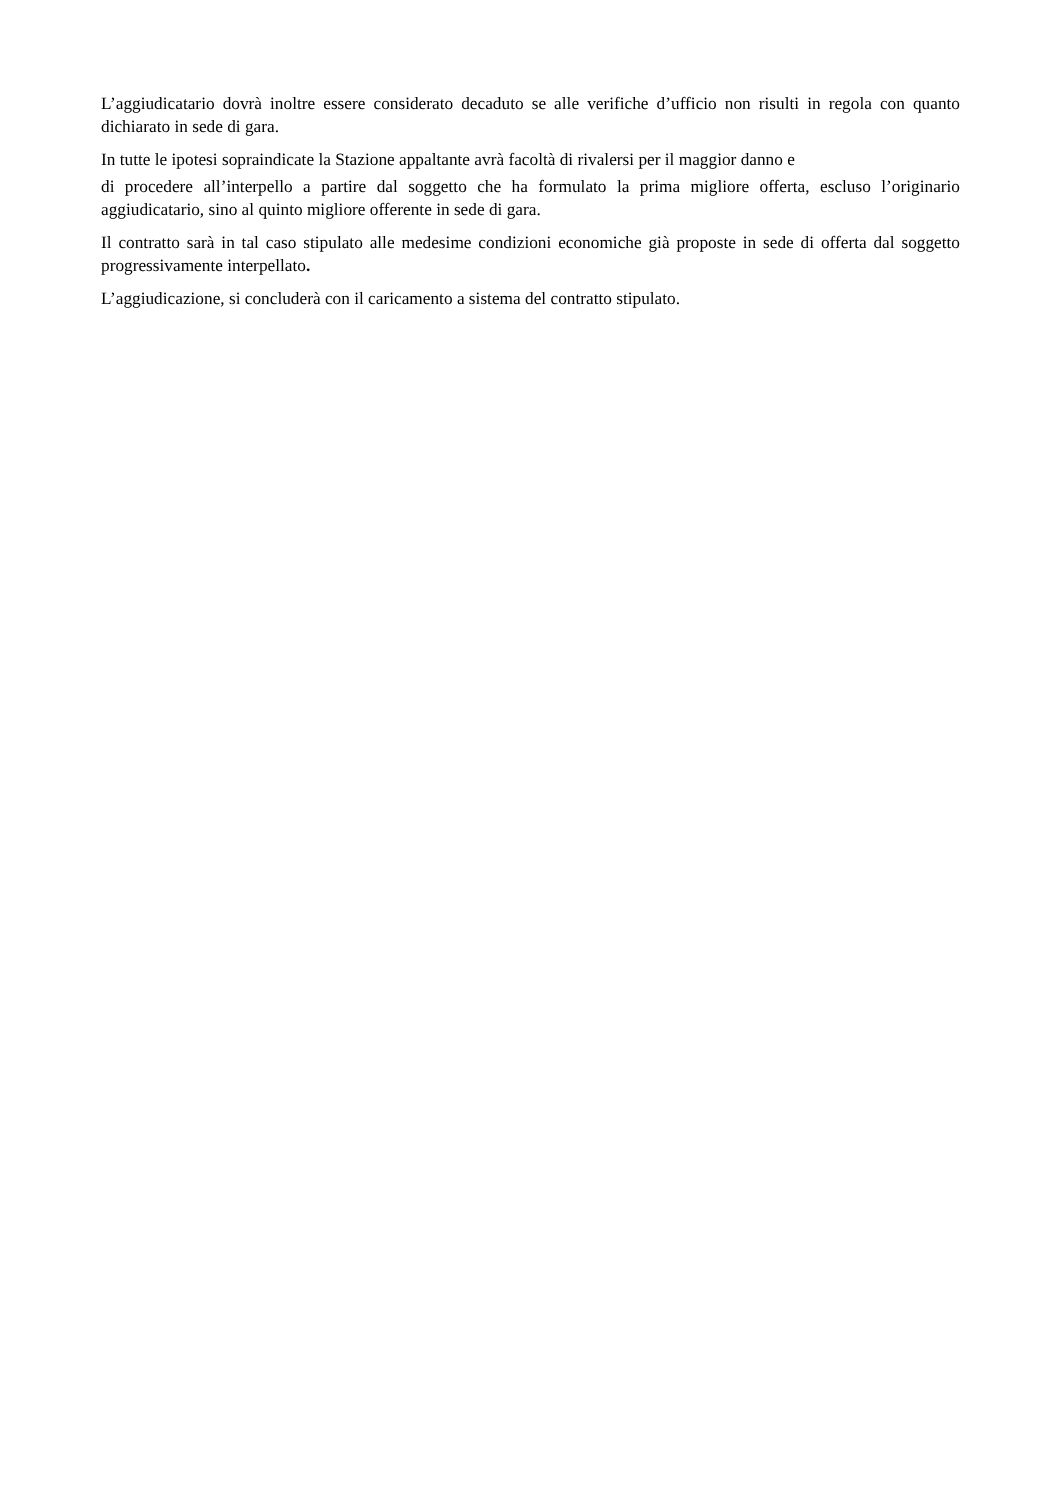L’aggiudicatario dovrà inoltre essere considerato decaduto se alle verifiche d’ufficio non risulti in regola con quanto dichiarato in sede di gara.
In tutte le ipotesi sopraindicate la Stazione appaltante avrà facoltà di rivalersi per il maggior danno e
di procedere all’interpello a partire dal soggetto che ha formulato la prima migliore offerta, escluso l’originario aggiudicatario, sino al quinto migliore offerente in sede di gara.
Il contratto sarà in tal caso stipulato alle medesime condizioni economiche già proposte in sede di offerta dal soggetto progressivamente interpellato.
L’aggiudicazione, si concluderà con il caricamento a sistema del contratto stipulato.